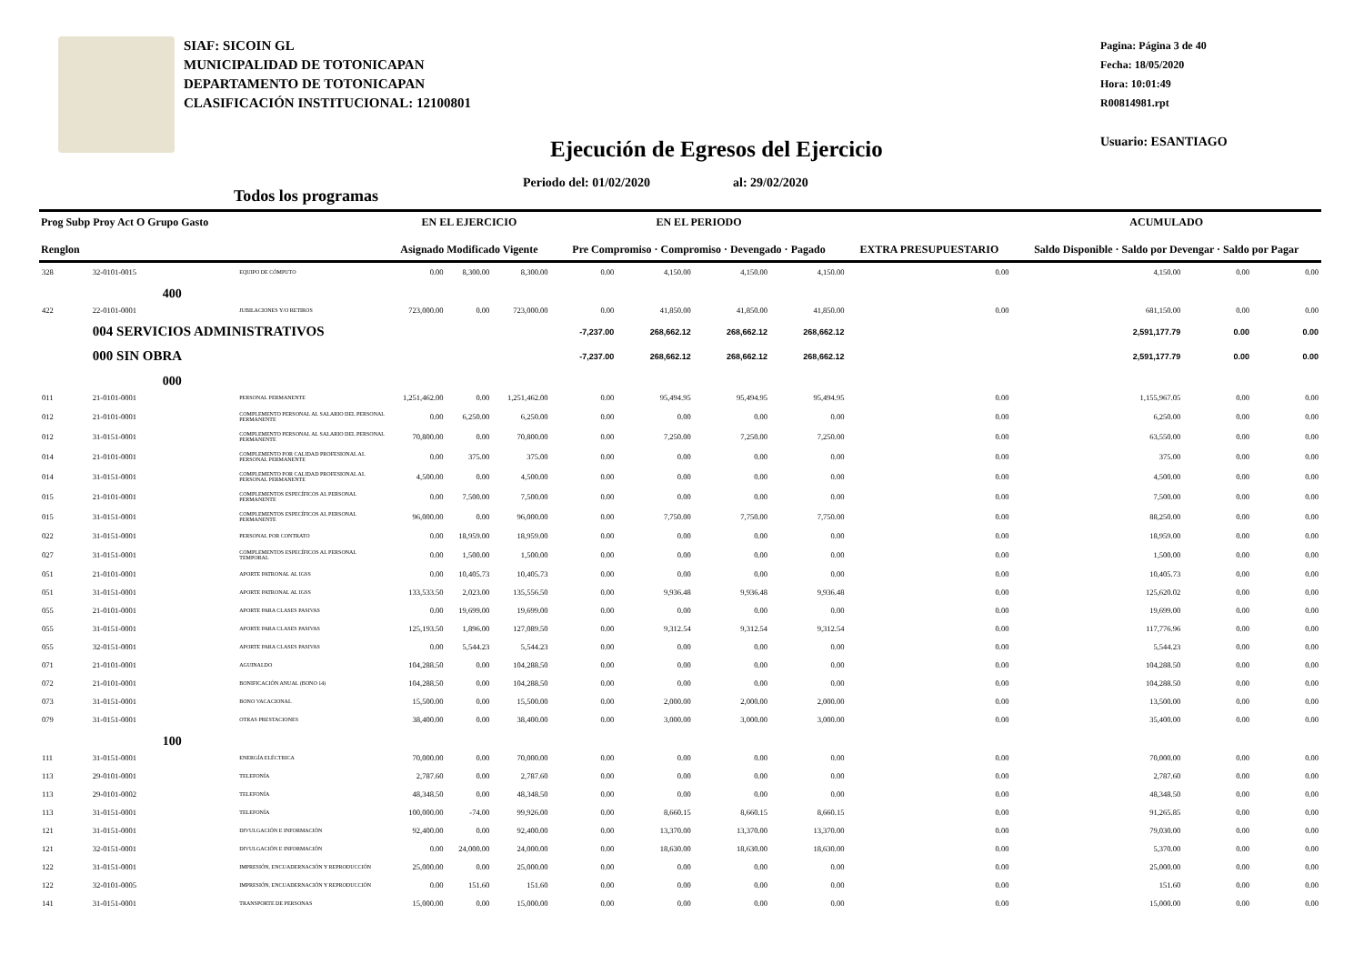SIAF: SICOIN GL
MUNICIPALIDAD DE TOTONICAPAN
DEPARTAMENTO DE TOTONICAPAN
CLASIFICACIÓN INSTITUCIONAL: 12100801
Pagina: Página 3 de 40
Fecha: 18/05/2020
Hora: 10:01:49
R00814981.rpt
Usuario: ESANTIAGO
Ejecución de Egresos del Ejercicio
Periodo del: 01/02/2020 al: 29/02/2020
Todos los programas
| Prog Subp Proy Act O Grupo Gasto Renglon | | | EN EL EJERCICIO Asignado Modificado Vigente | | | EN EL PERIODO Pre Compromiso · Compromiso · Devengado · Pagado | | | | EXTRA PRESUPUESTARIO | ACUMULADO Saldo Disponible · Saldo por Devengar · Saldo por Pagar | | |
| --- | --- | --- | --- | --- | --- | --- | --- | --- | --- | --- | --- | --- | --- |
| 328 | 32-0101-0015 | EQUIPO DE CÓMPUTO | 0.00 | 8,300.00 | 8,300.00 | 0.00 | 4,150.00 | 4,150.00 | 4,150.00 | 0.00 | 4,150.00 | 0.00 | 0.00 |
| | 400 | | | | | | | | | | | | |
| 422 | 22-0101-0001 | JUBILACIONES Y/O RETIROS | 723,000.00 | 0.00 | 723,000.00 | 0.00 | 41,850.00 | 41,850.00 | 41,850.00 | 0.00 | 681,150.00 | 0.00 | 0.00 |
| | 004 SERVICIOS ADMINISTRATIVOS | | | | | -7,237.00 | 268,662.12 | 268,662.12 | 268,662.12 | | 2,591,177.79 | 0.00 | 0.00 |
| | 000 SIN OBRA | | | | | -7,237.00 | 268,662.12 | 268,662.12 | 268,662.12 | | 2,591,177.79 | 0.00 | 0.00 |
| | 000 | | | | | | | | | | | | |
| 011 | 21-0101-0001 | PERSONAL PERMANENTE | 1,251,462.00 | 0.00 | 1,251,462.00 | 0.00 | 95,494.95 | 95,494.95 | 95,494.95 | 0.00 | 1,155,967.05 | 0.00 | 0.00 |
| 012 | 21-0101-0001 | COMPLEMENTO PERSONAL AL SALARIO DEL PERSONAL PERMANENTE | 0.00 | 6,250.00 | 6,250.00 | 0.00 | 0.00 | 0.00 | 0.00 | 0.00 | 6,250.00 | 0.00 | 0.00 |
| 012 | 31-0151-0001 | COMPLEMENTO PERSONAL AL SALARIO DEL PERSONAL PERMANENTE | 70,800.00 | 0.00 | 70,800.00 | 0.00 | 7,250.00 | 7,250.00 | 7,250.00 | 0.00 | 63,550.00 | 0.00 | 0.00 |
| 014 | 21-0101-0001 | COMPLEMENTO POR CALIDAD PROFESIONAL AL PERSONAL PERMANENTE | 0.00 | 375.00 | 375.00 | 0.00 | 0.00 | 0.00 | 0.00 | 0.00 | 375.00 | 0.00 | 0.00 |
| 014 | 31-0151-0001 | COMPLEMENTO POR CALIDAD PROFESIONAL AL PERSONAL PERMANENTE | 4,500.00 | 0.00 | 4,500.00 | 0.00 | 0.00 | 0.00 | 0.00 | 0.00 | 4,500.00 | 0.00 | 0.00 |
| 015 | 21-0101-0001 | COMPLEMENTOS ESPECÍFICOS AL PERSONAL PERMANENTE | 0.00 | 7,500.00 | 7,500.00 | 0.00 | 0.00 | 0.00 | 0.00 | 0.00 | 7,500.00 | 0.00 | 0.00 |
| 015 | 31-0151-0001 | COMPLEMENTOS ESPECÍFICOS AL PERSONAL PERMANENTE | 96,000.00 | 0.00 | 96,000.00 | 0.00 | 7,750.00 | 7,750.00 | 7,750.00 | 0.00 | 88,250.00 | 0.00 | 0.00 |
| 022 | 31-0151-0001 | PERSONAL POR CONTRATO | 0.00 | 18,959.00 | 18,959.00 | 0.00 | 0.00 | 0.00 | 0.00 | 0.00 | 18,959.00 | 0.00 | 0.00 |
| 027 | 31-0151-0001 | COMPLEMENTOS ESPECÍFICOS AL PERSONAL TEMPORAL | 0.00 | 1,500.00 | 1,500.00 | 0.00 | 0.00 | 0.00 | 0.00 | 0.00 | 1,500.00 | 0.00 | 0.00 |
| 051 | 21-0101-0001 | APORTE PATRONAL AL IGSS | 0.00 | 10,405.73 | 10,405.73 | 0.00 | 0.00 | 0.00 | 0.00 | 0.00 | 10,405.73 | 0.00 | 0.00 |
| 051 | 31-0151-0001 | APORTE PATRONAL AL IGSS | 133,533.50 | 2,023.00 | 135,556.50 | 0.00 | 9,936.48 | 9,936.48 | 9,936.48 | 0.00 | 125,620.02 | 0.00 | 0.00 |
| 055 | 21-0101-0001 | APORTE PARA CLASES PASIVAS | 0.00 | 19,699.00 | 19,699.00 | 0.00 | 0.00 | 0.00 | 0.00 | 0.00 | 19,699.00 | 0.00 | 0.00 |
| 055 | 31-0151-0001 | APORTE PARA CLASES PASIVAS | 125,193.50 | 1,896.00 | 127,089.50 | 0.00 | 9,312.54 | 9,312.54 | 9,312.54 | 0.00 | 117,776.96 | 0.00 | 0.00 |
| 055 | 32-0151-0001 | APORTE PARA CLASES PASIVAS | 0.00 | 5,544.23 | 5,544.23 | 0.00 | 0.00 | 0.00 | 0.00 | 0.00 | 5,544.23 | 0.00 | 0.00 |
| 071 | 21-0101-0001 | AGUINALDO | 104,288.50 | 0.00 | 104,288.50 | 0.00 | 0.00 | 0.00 | 0.00 | 0.00 | 104,288.50 | 0.00 | 0.00 |
| 072 | 21-0101-0001 | BONIFICACIÓN ANUAL (BONO 14) | 104,288.50 | 0.00 | 104,288.50 | 0.00 | 0.00 | 0.00 | 0.00 | 0.00 | 104,288.50 | 0.00 | 0.00 |
| 073 | 31-0151-0001 | BONO VACACIONAL | 15,500.00 | 0.00 | 15,500.00 | 0.00 | 2,000.00 | 2,000.00 | 2,000.00 | 0.00 | 13,500.00 | 0.00 | 0.00 |
| 079 | 31-0151-0001 | OTRAS PRESTACIONES | 38,400.00 | 0.00 | 38,400.00 | 0.00 | 3,000.00 | 3,000.00 | 3,000.00 | 0.00 | 35,400.00 | 0.00 | 0.00 |
| | 100 | | | | | | | | | | | | |
| 111 | 31-0151-0001 | ENERGÍA ELÉCTRICA | 70,000.00 | 0.00 | 70,000.00 | 0.00 | 0.00 | 0.00 | 0.00 | 0.00 | 70,000.00 | 0.00 | 0.00 |
| 113 | 29-0101-0001 | TELEFONÍA | 2,787.60 | 0.00 | 2,787.60 | 0.00 | 0.00 | 0.00 | 0.00 | 0.00 | 2,787.60 | 0.00 | 0.00 |
| 113 | 29-0101-0002 | TELEFONÍA | 48,348.50 | 0.00 | 48,348.50 | 0.00 | 0.00 | 0.00 | 0.00 | 0.00 | 48,348.50 | 0.00 | 0.00 |
| 113 | 31-0151-0001 | TELEFONÍA | 100,000.00 | -74.00 | 99,926.00 | 0.00 | 8,660.15 | 8,660.15 | 8,660.15 | 0.00 | 91,265.85 | 0.00 | 0.00 |
| 121 | 31-0151-0001 | DIVULGACIÓN E INFORMACIÓN | 92,400.00 | 0.00 | 92,400.00 | 0.00 | 13,370.00 | 13,370.00 | 13,370.00 | 0.00 | 79,030.00 | 0.00 | 0.00 |
| 121 | 32-0151-0001 | DIVULGACIÓN E INFORMACIÓN | 0.00 | 24,000.00 | 24,000.00 | 0.00 | 18,630.00 | 18,630.00 | 18,630.00 | 0.00 | 5,370.00 | 0.00 | 0.00 |
| 122 | 31-0151-0001 | IMPRESIÓN, ENCUADERNACIÓN Y REPRODUCCIÓN | 25,000.00 | 0.00 | 25,000.00 | 0.00 | 0.00 | 0.00 | 0.00 | 0.00 | 25,000.00 | 0.00 | 0.00 |
| 122 | 32-0101-0005 | IMPRESIÓN, ENCUADERNACIÓN Y REPRODUCCIÓN | 0.00 | 151.60 | 151.60 | 0.00 | 0.00 | 0.00 | 0.00 | 0.00 | 151.60 | 0.00 | 0.00 |
| 141 | 31-0151-0001 | TRANSPORTE DE PERSONAS | 15,000.00 | 0.00 | 15,000.00 | 0.00 | 0.00 | 0.00 | 0.00 | 0.00 | 15,000.00 | 0.00 | 0.00 |